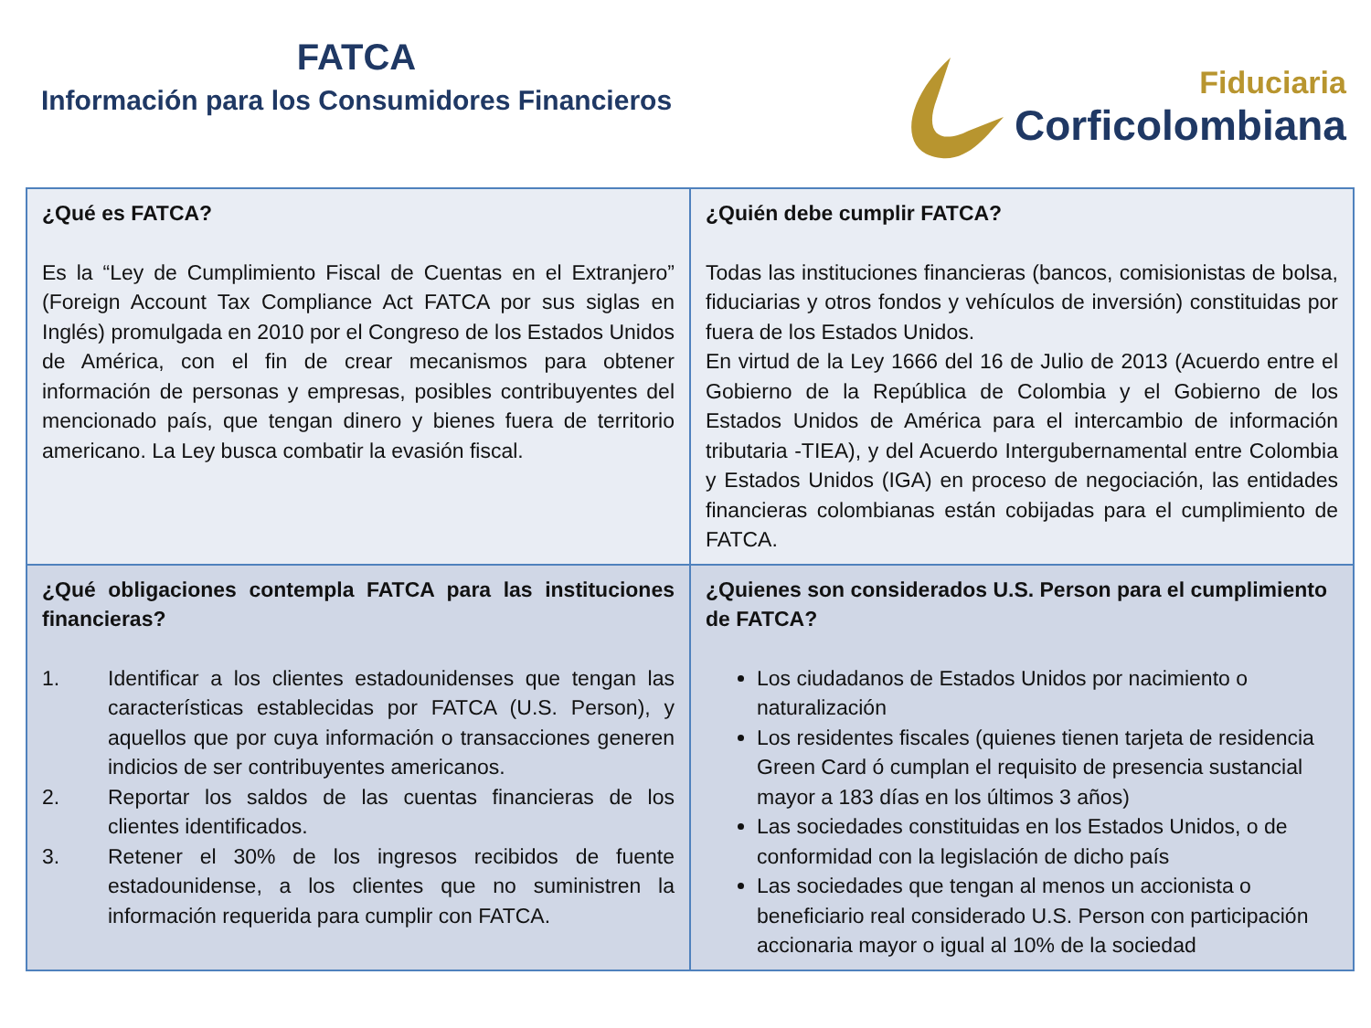FATCA
Información para los Consumidores Financieros
Fiduciaria
Corficolombiana
| ¿Qué es FATCA? Es la “Ley de Cumplimiento Fiscal de Cuentas en el Extranjero” (Foreign Account Tax Compliance Act FATCA por sus siglas en Inglés) promulgada en 2010 por el Congreso de los Estados Unidos de América, con el fin de crear mecanismos para obtener información de personas y empresas, posibles contribuyentes del mencionado país, que tengan dinero y bienes fuera de territorio americano. La Ley busca combatir la evasión fiscal. | ¿Quién debe cumplir FATCA? Todas las instituciones financieras (bancos, comisionistas de bolsa, fiduciarias y otros fondos y vehículos de inversión) constituidas por fuera de los Estados Unidos. En virtud de la Ley 1666 del 16 de Julio de 2013 (Acuerdo entre el Gobierno de la República de Colombia y el Gobierno de los Estados Unidos de América para el intercambio de información tributaria -TIEA), y del Acuerdo Intergubernamental entre Colombia y Estados Unidos (IGA) en proceso de negociación, las entidades financieras colombianas están cobijadas para el cumplimiento de FATCA. |
| ¿Qué obligaciones contempla FATCA para las instituciones financieras? 1. Identificar a los clientes estadounidenses que tengan las características establecidas por FATCA (U.S. Person), y aquellos que por cuya información o transacciones generen indicios de ser contribuyentes americanos. 2. Reportar los saldos de las cuentas financieras de los clientes identificados. 3. Retener el 30% de los ingresos recibidos de fuente estadounidense, a los clientes que no suministren la información requerida para cumplir con FATCA. | ¿Quienes son considerados U.S. Person para el cumplimiento de FATCA? Los ciudadanos de Estados Unidos por nacimiento o naturalización Los residentes fiscales (quienes tienen tarjeta de residencia Green Card ó cumplan el requisito de presencia sustancial mayor a 183 días en los últimos 3 años) Las sociedades constituidas en los Estados Unidos, o de conformidad con la legislación de dicho país Las sociedades que tengan al menos un accionista o beneficiario real considerado U.S. Person con participación accionaria mayor o igual al 10% de la sociedad |